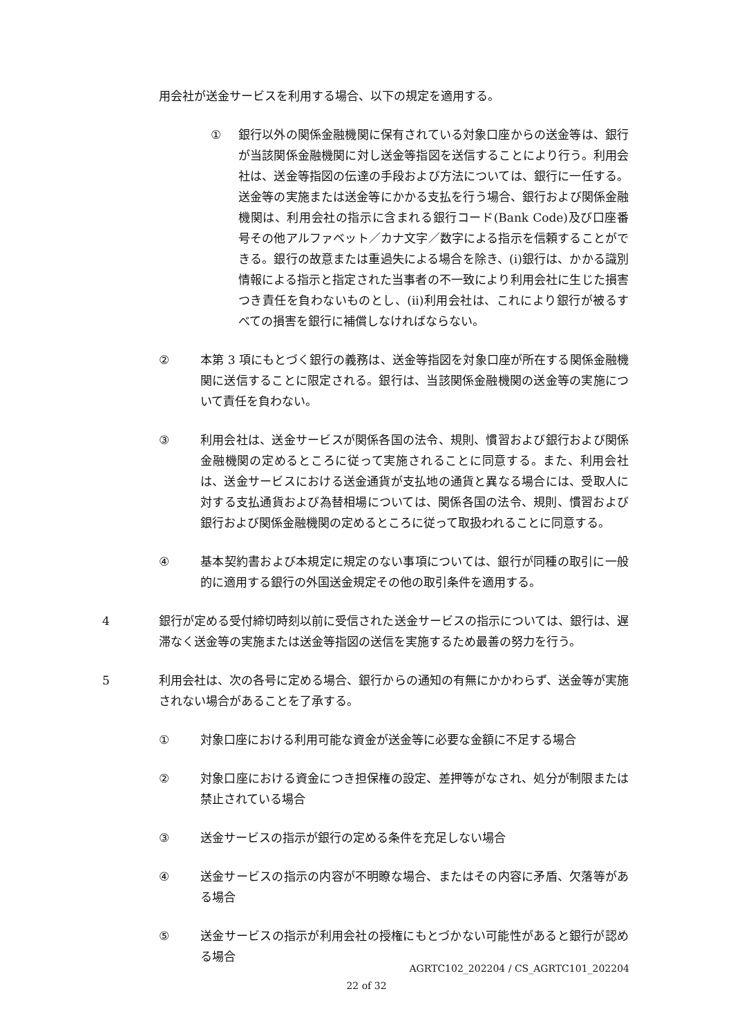用会社が送金サービスを利用する場合、以下の規定を適用する。
① 銀行以外の関係金融機関に保有されている対象口座からの送金等は、銀行が当該関係金融機関に対し送金等指図を送信することにより行う。利用会社は、送金等指図の伝達の手段および方法については、銀行に一任する。送金等の実施または送金等にかかる支払を行う場合、銀行および関係金融機関は、利用会社の指示に含まれる銀行コード(Bank Code)及び口座番号その他アルファベット／カナ文字／数字による指示を信頼することができる。銀行の故意または重過失による場合を除き、(i)銀行は、かかる識別情報による指示と指定された当事者の不一致により利用会社に生じた損害つき責任を負わないものとし、(ii)利用会社は、これにより銀行が被るすべての損害を銀行に補償しなければならない。
② 本第 3 項にもとづく銀行の義務は、送金等指図を対象口座が所在する関係金融機関に送信することに限定される。銀行は、当該関係金融機関の送金等の実施について責任を負わない。
③ 利用会社は、送金サービスが関係各国の法令、規則、慣習および銀行および関係金融機関の定めるところに従って実施されることに同意する。また、利用会社は、送金サービスにおける送金通貨が支払地の通貨と異なる場合には、受取人に対する支払通貨および為替相場については、関係各国の法令、規則、慣習および銀行および関係金融機関の定めるところに従って取扱われることに同意する。
④ 基本契約書および本規定に規定のない事項については、銀行が同種の取引に一般的に適用する銀行の外国送金規定その他の取引条件を適用する。
4 銀行が定める受付締切時刻以前に受信された送金サービスの指示については、銀行は、遅滞なく送金等の実施または送金等指図の送信を実施するため最善の努力を行う。
5 利用会社は、次の各号に定める場合、銀行からの通知の有無にかかわらず、送金等が実施されない場合があることを了承する。
① 対象口座における利用可能な資金が送金等に必要な金額に不足する場合
② 対象口座における資金につき担保権の設定、差押等がなされ、処分が制限または禁止されている場合
③ 送金サービスの指示が銀行の定める条件を充足しない場合
④ 送金サービスの指示の内容が不明瞭な場合、またはその内容に矛盾、欠落等がある場合
⑤ 送金サービスの指示が利用会社の授権にもとづかない可能性があると銀行が認める場合
AGRTC102_202204 / CS_AGRTC101_202204
22 of 32